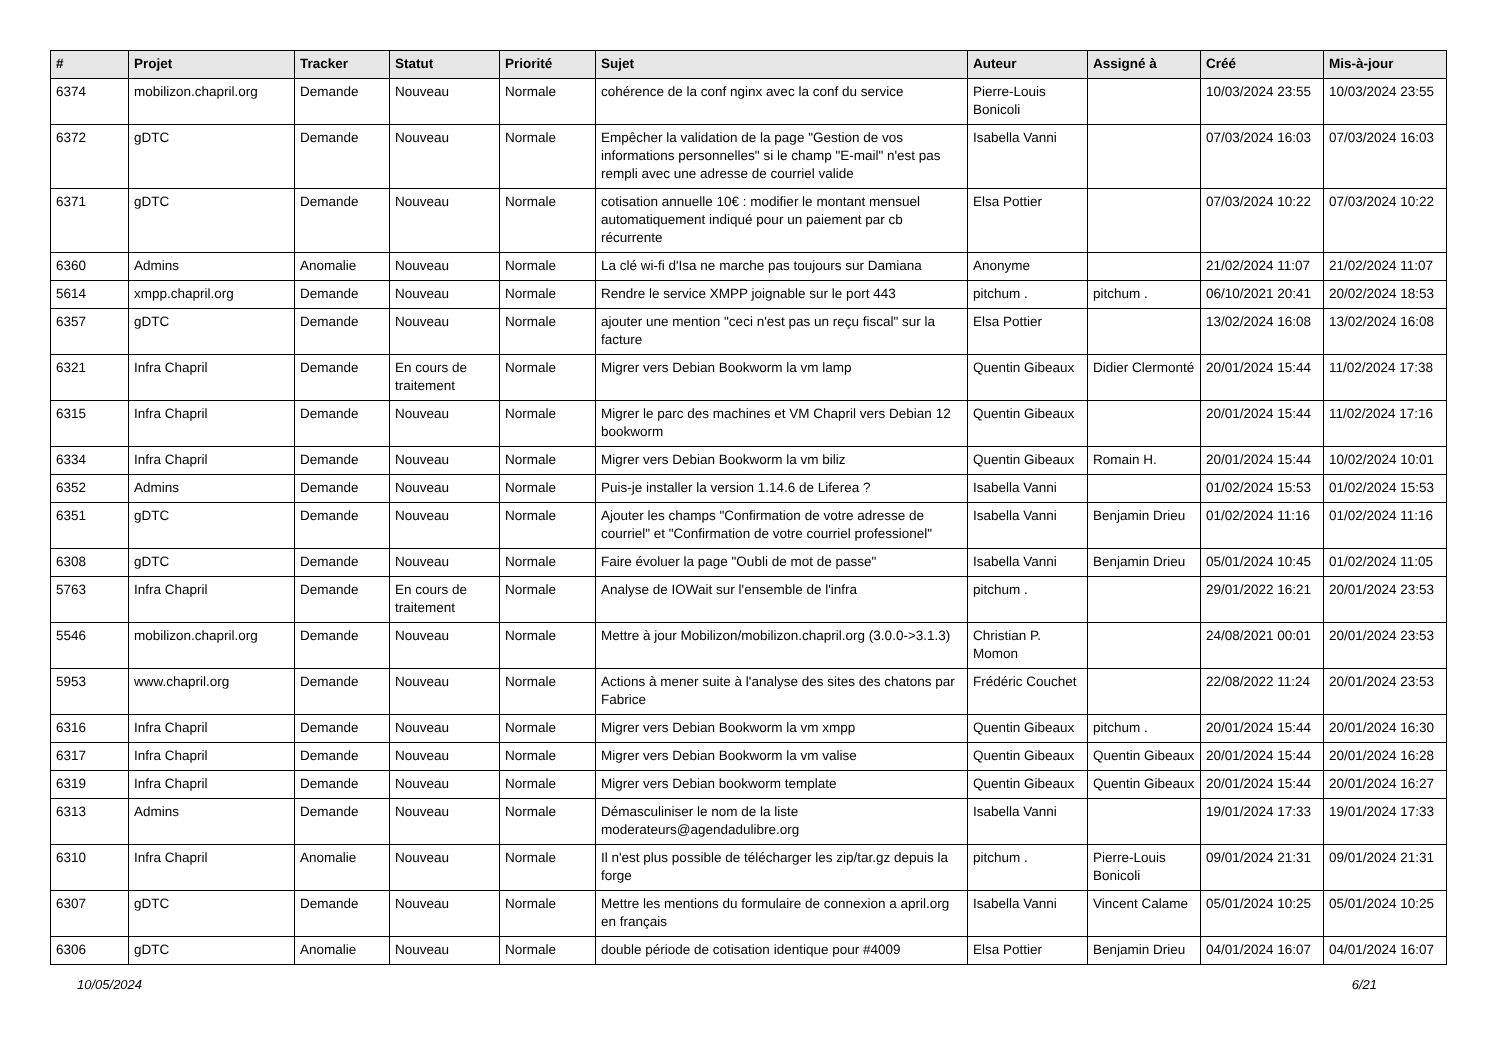| # | Projet | Tracker | Statut | Priorité | Sujet | Auteur | Assigné à | Créé | Mis-à-jour |
| --- | --- | --- | --- | --- | --- | --- | --- | --- | --- |
| 6374 | mobilizon.chapril.org | Demande | Nouveau | Normale | cohérence de la conf nginx avec la conf du service | Pierre-Louis Bonicoli | | 10/03/2024 23:55 | 10/03/2024 23:55 |
| 6372 | gDTC | Demande | Nouveau | Normale | Empêcher la validation de la page "Gestion de vos informations personnelles" si le champ "E-mail" n'est pas rempli avec une adresse de courriel valide | Isabella Vanni | | 07/03/2024 16:03 | 07/03/2024 16:03 |
| 6371 | gDTC | Demande | Nouveau | Normale | cotisation annuelle 10€ : modifier le montant mensuel automatiquement indiqué pour un paiement par cb récurrente | Elsa Pottier | | 07/03/2024 10:22 | 07/03/2024 10:22 |
| 6360 | Admins | Anomalie | Nouveau | Normale | La clé wi-fi d'Isa ne marche pas toujours sur Damiana | Anonyme | | 21/02/2024 11:07 | 21/02/2024 11:07 |
| 5614 | xmpp.chapril.org | Demande | Nouveau | Normale | Rendre le service XMPP joignable sur le port 443 | pitchum . | pitchum . | 06/10/2021 20:41 | 20/02/2024 18:53 |
| 6357 | gDTC | Demande | Nouveau | Normale | ajouter une mention "ceci n'est pas un reçu fiscal" sur la facture | Elsa Pottier | | 13/02/2024 16:08 | 13/02/2024 16:08 |
| 6321 | Infra Chapril | Demande | En cours de traitement | Normale | Migrer vers Debian Bookworm la vm lamp | Quentin Gibeaux | Didier Clermonté | 20/01/2024 15:44 | 11/02/2024 17:38 |
| 6315 | Infra Chapril | Demande | Nouveau | Normale | Migrer le parc des machines et VM Chapril vers Debian 12 bookworm | Quentin Gibeaux | | 20/01/2024 15:44 | 11/02/2024 17:16 |
| 6334 | Infra Chapril | Demande | Nouveau | Normale | Migrer vers Debian Bookworm la vm biliz | Quentin Gibeaux | Romain H. | 20/01/2024 15:44 | 10/02/2024 10:01 |
| 6352 | Admins | Demande | Nouveau | Normale | Puis-je installer la version 1.14.6 de Liferea ? | Isabella Vanni | | 01/02/2024 15:53 | 01/02/2024 15:53 |
| 6351 | gDTC | Demande | Nouveau | Normale | Ajouter les champs "Confirmation de votre adresse de courriel" et "Confirmation de votre courriel professionel" | Isabella Vanni | Benjamin Drieu | 01/02/2024 11:16 | 01/02/2024 11:16 |
| 6308 | gDTC | Demande | Nouveau | Normale | Faire évoluer la page "Oubli de mot de passe" | Isabella Vanni | Benjamin Drieu | 05/01/2024 10:45 | 01/02/2024 11:05 |
| 5763 | Infra Chapril | Demande | En cours de traitement | Normale | Analyse de IOWait sur l'ensemble de l'infra | pitchum . | | 29/01/2022 16:21 | 20/01/2024 23:53 |
| 5546 | mobilizon.chapril.org | Demande | Nouveau | Normale | Mettre à jour Mobilizon/mobilizon.chapril.org (3.0.0->3.1.3) | Christian P. Momon | | 24/08/2021 00:01 | 20/01/2024 23:53 |
| 5953 | www.chapril.org | Demande | Nouveau | Normale | Actions à mener suite à l'analyse des sites des chatons par Fabrice | Frédéric Couchet | | 22/08/2022 11:24 | 20/01/2024 23:53 |
| 6316 | Infra Chapril | Demande | Nouveau | Normale | Migrer vers Debian Bookworm la vm xmpp | Quentin Gibeaux | pitchum . | 20/01/2024 15:44 | 20/01/2024 16:30 |
| 6317 | Infra Chapril | Demande | Nouveau | Normale | Migrer vers Debian Bookworm la vm valise | Quentin Gibeaux | Quentin Gibeaux | 20/01/2024 15:44 | 20/01/2024 16:28 |
| 6319 | Infra Chapril | Demande | Nouveau | Normale | Migrer vers Debian bookworm template | Quentin Gibeaux | Quentin Gibeaux | 20/01/2024 15:44 | 20/01/2024 16:27 |
| 6313 | Admins | Demande | Nouveau | Normale | Démasculiniser le nom de la liste moderateurs@agendadulibre.org | Isabella Vanni | | 19/01/2024 17:33 | 19/01/2024 17:33 |
| 6310 | Infra Chapril | Anomalie | Nouveau | Normale | Il n'est plus possible de télécharger les zip/tar.gz depuis la forge | pitchum . | Pierre-Louis Bonicoli | 09/01/2024 21:31 | 09/01/2024 21:31 |
| 6307 | gDTC | Demande | Nouveau | Normale | Mettre les mentions du formulaire de connexion a april.org en français | Isabella Vanni | Vincent Calame | 05/01/2024 10:25 | 05/01/2024 10:25 |
| 6306 | gDTC | Anomalie | Nouveau | Normale | double période de cotisation identique pour #4009 | Elsa Pottier | Benjamin Drieu | 04/01/2024 16:07 | 04/01/2024 16:07 |
10/05/2024 6/21